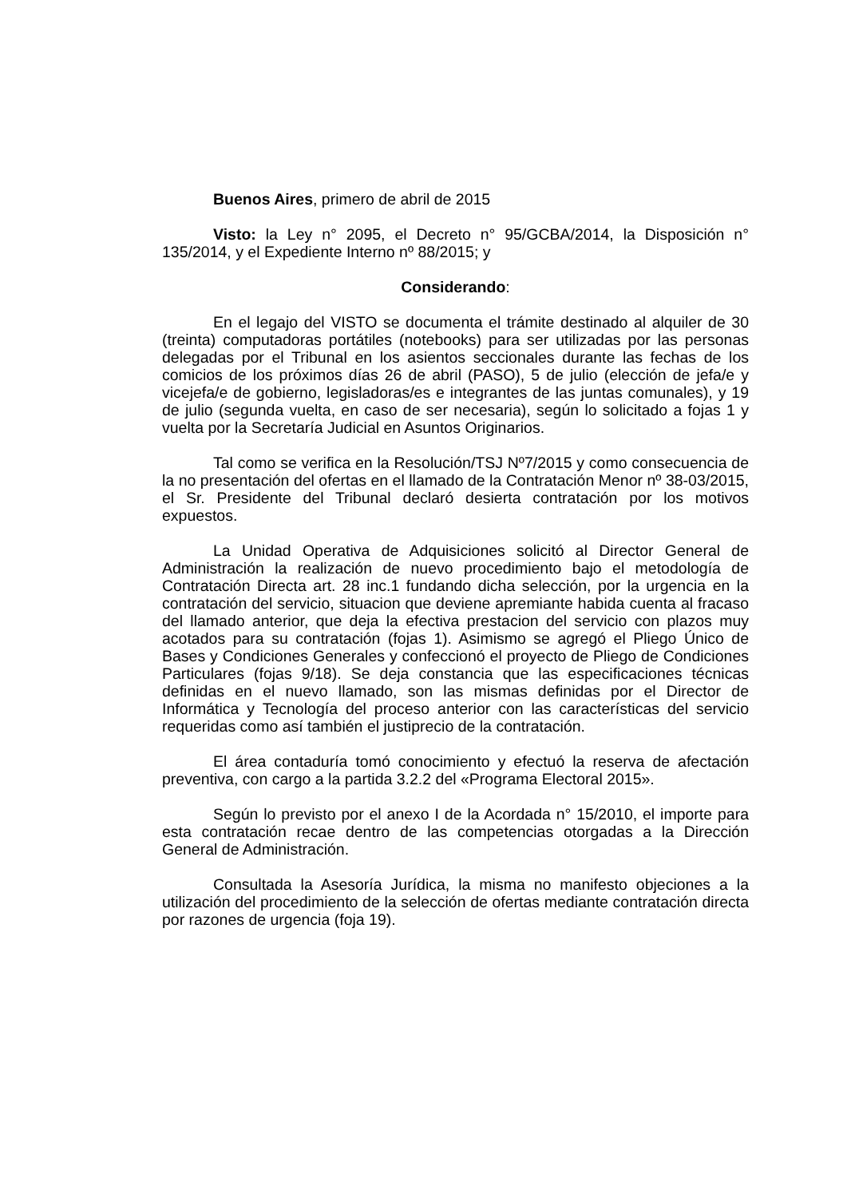Buenos Aires, primero de abril de 2015
Visto: la Ley n° 2095, el Decreto n° 95/GCBA/2014, la Disposición n° 135/2014, y el Expediente Interno nº 88/2015; y
Considerando:
En el legajo del VISTO se documenta el trámite destinado al alquiler de 30 (treinta) computadoras portátiles (notebooks) para ser utilizadas por las personas delegadas por el Tribunal en los asientos seccionales durante las fechas de los comicios de los próximos días 26 de abril (PASO), 5 de julio (elección de jefa/e y vicejefa/e de gobierno, legisladoras/es e integrantes de las juntas comunales), y 19 de julio (segunda vuelta, en caso de ser necesaria), según lo solicitado a fojas 1 y vuelta por la Secretaría Judicial en Asuntos Originarios.
Tal como se verifica en la Resolución/TSJ Nº7/2015 y como consecuencia de la no presentación del ofertas en el llamado de la Contratación Menor nº 38-03/2015, el Sr. Presidente del Tribunal declaró desierta contratación por los motivos expuestos.
La Unidad Operativa de Adquisiciones solicitó al Director General de Administración la realización de nuevo procedimiento bajo el metodología de Contratación Directa art. 28 inc.1 fundando dicha selección, por la urgencia en la contratación del servicio, situacion que deviene apremiante habida cuenta al fracaso del llamado anterior, que deja la efectiva prestacion del servicio con plazos muy acotados para su contratación (fojas 1). Asimismo se agregó el Pliego Único de Bases y Condiciones Generales y confeccionó el proyecto de Pliego de Condiciones Particulares (fojas 9/18). Se deja constancia que las especificaciones técnicas definidas en el nuevo llamado, son las mismas definidas por el Director de Informática y Tecnología del proceso anterior con las características del servicio requeridas como así también el justiprecio de la contratación.
El área contaduría tomó conocimiento y efectuó la reserva de afectación preventiva, con cargo a la partida 3.2.2 del «Programa Electoral 2015».
Según lo previsto por el anexo I de la Acordada n° 15/2010, el importe para esta contratación recae dentro de las competencias otorgadas a la Dirección General de Administración.
Consultada la Asesoría Jurídica, la misma no manifesto objeciones a la utilización del procedimiento de la selección de ofertas mediante contratación directa por razones de urgencia (foja 19).